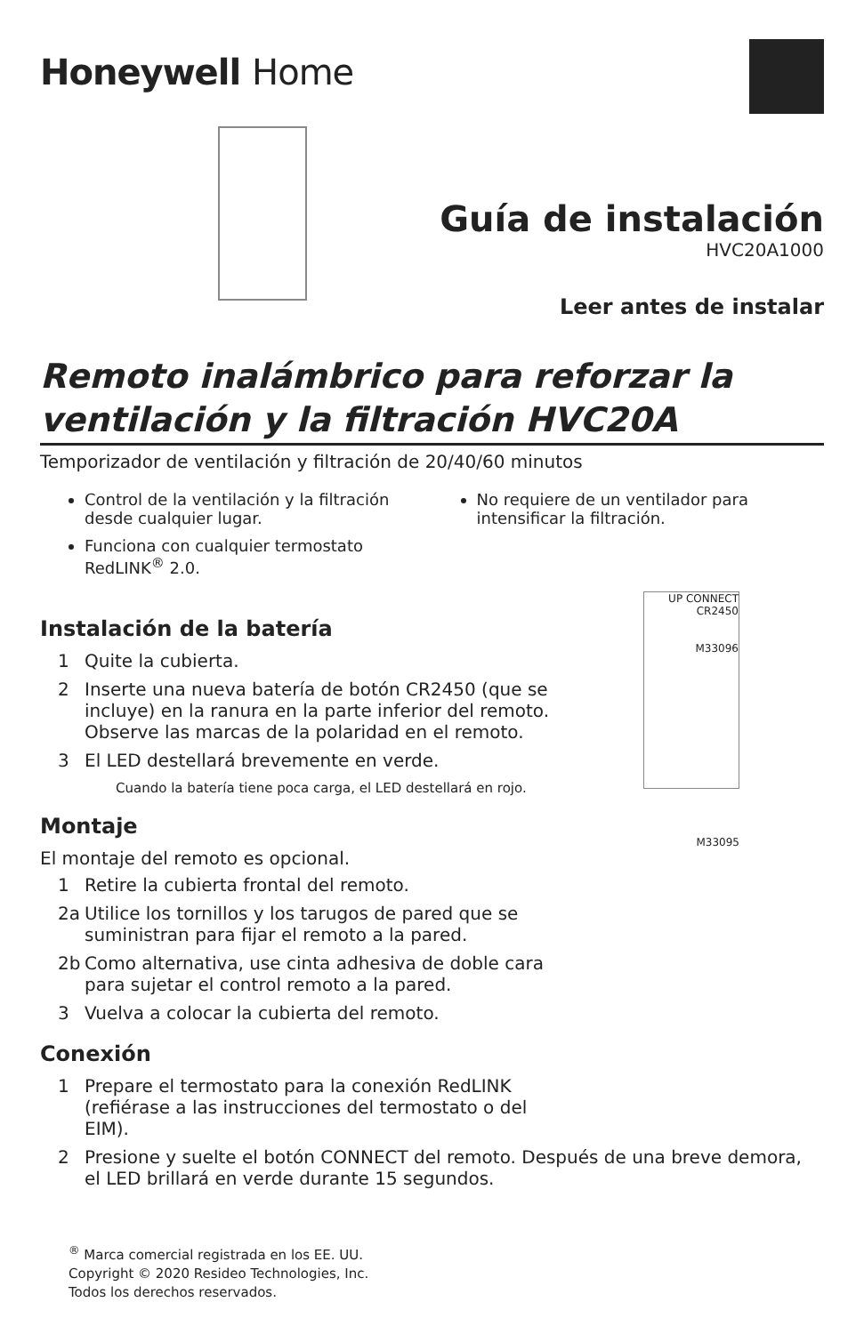Honeywell Home
Guía de instalación
HVC20A1000
Leer antes de instalar
Remoto inalámbrico para reforzar la ventilación y la filtración HVC20A
Temporizador de ventilación y filtración de 20/40/60 minutos
Control de la ventilación y la filtración desde cualquier lugar.
Funciona con cualquier termostato RedLINK<sup>®</sup> 2.0.
No requiere de un ventilador para intensificar la filtración.
UP CONNECT CR2450
M33096
M33095
Instalación de la batería
1 Quite la cubierta.
2 Inserte una nueva batería de botón CR2450 (que se incluye) en la ranura en la parte inferior del remoto. Observe las marcas de la polaridad en el remoto.
3 El LED destellará brevemente en verde.
Cuando la batería tiene poca carga, el LED destellará en rojo.
Montaje
El montaje del remoto es opcional.
1 Retire la cubierta frontal del remoto.
2a Utilice los tornillos y los tarugos de pared que se suministran para fijar el remoto a la pared.
2b Como alternativa, use cinta adhesiva de doble cara para sujetar el control remoto a la pared.
3 Vuelva a colocar la cubierta del remoto.
Conexión
1 Prepare el termostato para la conexión RedLINK (refiérase a las instrucciones del termostato o del EIM).
2 Presione y suelte el botón CONNECT del remoto. Después de una breve demora, el LED brillará en verde durante 15 segundos.
<sup>®</sup> Marca comercial registrada en los EE. UU.
Copyright © 2020 Resideo Technologies, Inc.
Todos los derechos reservados.